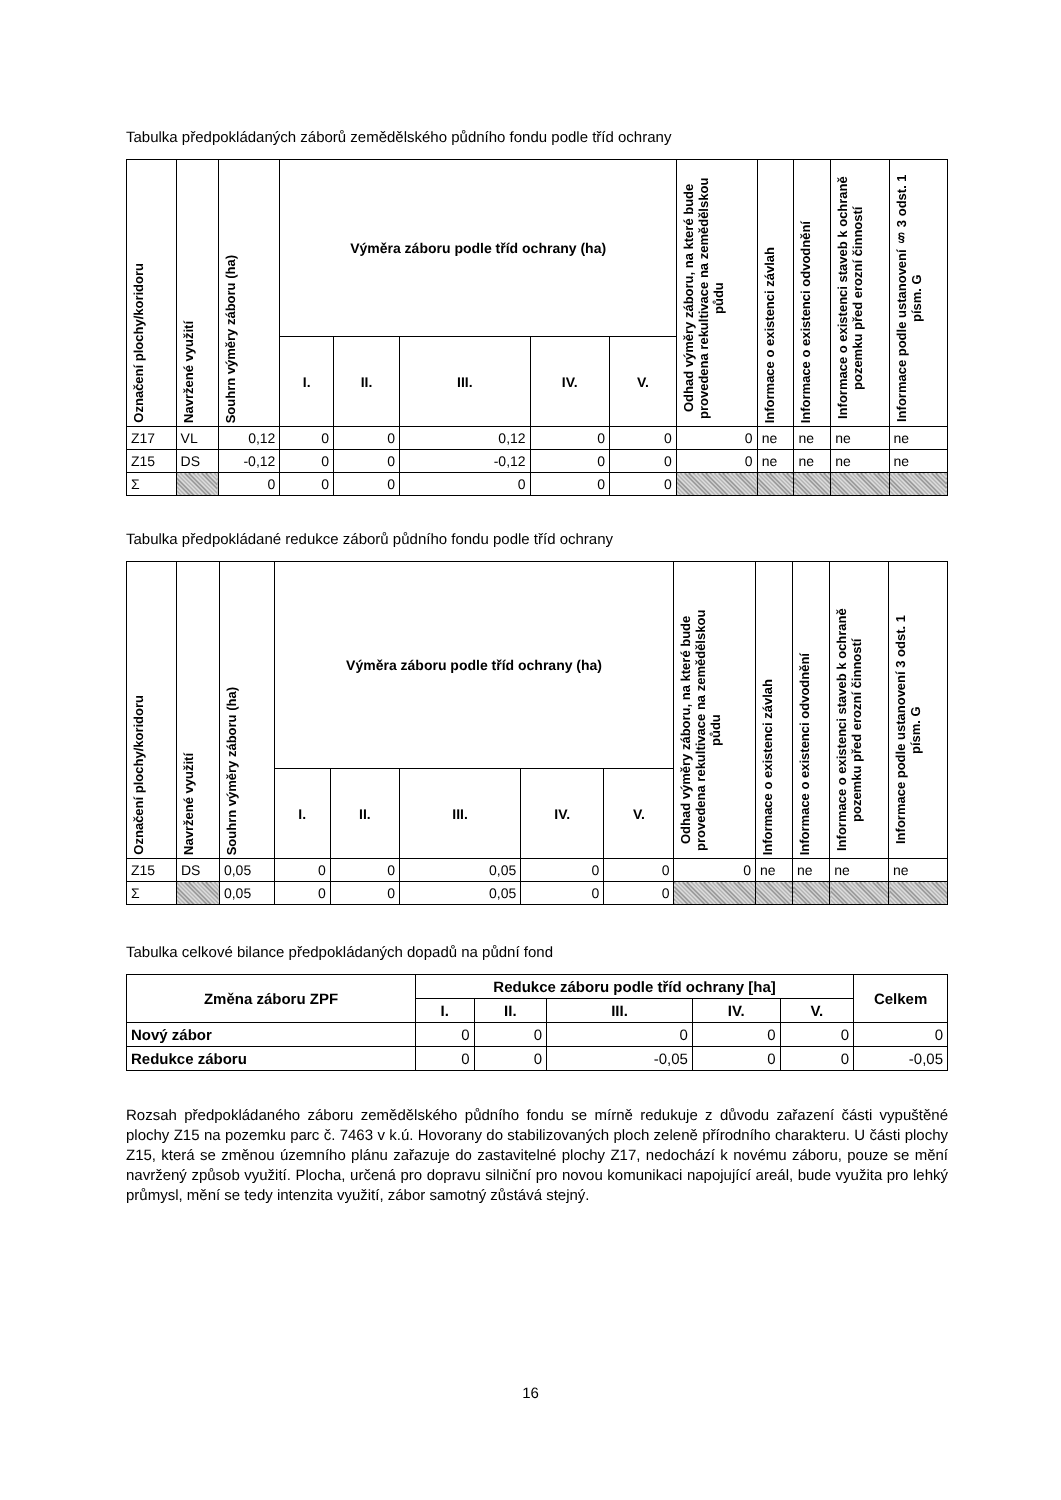Tabulka předpokládaných záborů zemědělského půdního fondu podle tříd ochrany
| Označení plochy/koridoru | Navržené využití | Souhrn výměry záboru (ha) | Výměra záboru podle tříd ochrany (ha) | | | | | Odhad výměry záboru, na které bude provedena rekultivace na zemědělskou půdu | Informace o existenci závlah | Informace o existenci odvodnění | Informace o existenci staveb k ochraně pozemku před erozní činností | Informace podle ustanovení § 3 odst. 1 písm. G |
| --- | --- | --- | --- | --- | --- | --- | --- | --- | --- | --- | --- | --- |
| | | | I. | II. | III. | IV. | V. | | | | | |
| Z17 | VL | 0,12 | 0 | 0 | 0,12 | 0 | 0 | 0 | ne | ne | ne | ne |
| Z15 | DS | -0,12 | 0 | 0 | -0,12 | 0 | 0 | 0 | ne | ne | ne | ne |
| Σ | | 0 | 0 | 0 | 0 | 0 | 0 | | | | | |
Tabulka předpokládané redukce záborů půdního fondu podle tříd ochrany
| Označení plochy/koridoru | Navržené využití | Souhrn výměry záboru (ha) | Výměra záboru podle tříd ochrany (ha) | | | | | Odhad výměry záboru, na které bude provedena rekultivace na zemědělskou půdu | Informace o existenci závlah | Informace o existenci odvodnění | Informace o existenci staveb k ochraně pozemku před erozní činností | Informace podle ustanovení 3 odst. 1 písm. G |
| --- | --- | --- | --- | --- | --- | --- | --- | --- | --- | --- | --- | --- |
| | | | I. | II. | III. | IV. | V. | | | | | |
| Z15 | DS | 0,05 | 0 | 0 | 0,05 | 0 | 0 | 0 | ne | ne | ne | ne |
| Σ | | 0,05 | 0 | 0 | 0,05 | 0 | 0 | | | | | |
Tabulka celkové bilance předpokládaných dopadů na půdní fond
| Změna záboru ZPF | Redukce záboru podle tříd ochrany [ha] | | | | | Celkem |
| --- | --- | --- | --- | --- | --- | --- |
| | I. | II. | III. | IV. | V. | |
| Nový zábor | 0 | 0 | 0 | 0 | 0 | 0 |
| Redukce záboru | 0 | 0 | -0,05 | 0 | 0 | -0,05 |
Rozsah předpokládaného záboru zemědělského půdního fondu se mírně redukuje z důvodu zařazení části vypuštěné plochy Z15 na pozemku parc č. 7463 v k.ú. Hovorany do stabilizovaných ploch zeleně přírodního charakteru. U části plochy Z15, která se změnou územního plánu zařazuje do zastavitelné plochy Z17, nedochází k novému záboru, pouze se mění navržený způsob využití. Plocha, určená pro dopravu silniční pro novou komunikaci napojující areál, bude využita pro lehký průmysl, mění se tedy intenzita využití, zábor samotný zůstává stejný.
16